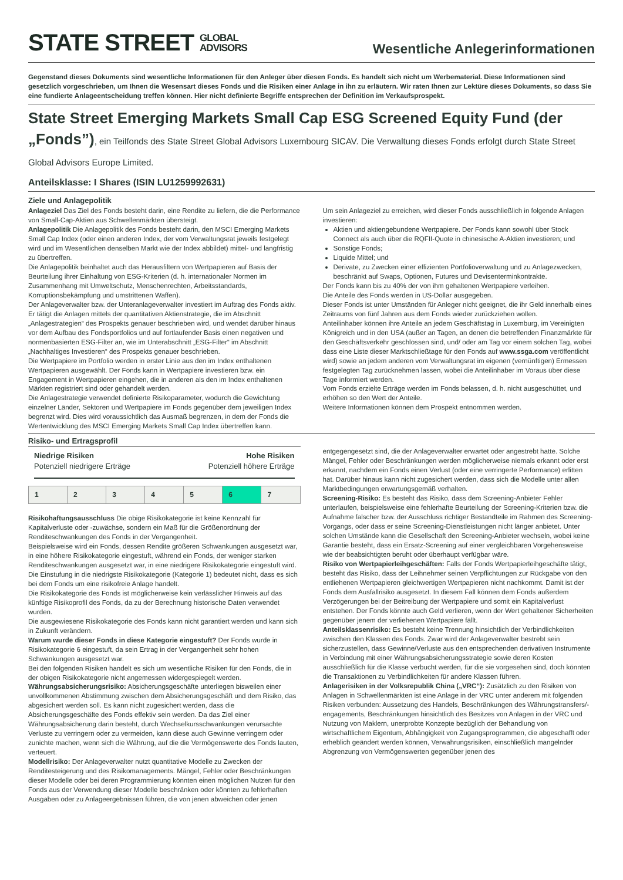STATE STREET GLOBAL
ADVISORS
Wesentliche Anlegerinformationen
Gegenstand dieses Dokuments sind wesentliche Informationen für den Anleger über diesen Fonds. Es handelt sich nicht um Werbematerial. Diese Informationen sind gesetzlich vorgeschrieben, um Ihnen die Wesensart dieses Fonds und die Risiken einer Anlage in ihn zu erläutern. Wir raten Ihnen zur Lektüre dieses Dokuments, so dass Sie eine fundierte Anlageentscheidung treffen können. Hier nicht definierte Begriffe entsprechen der Definition im Verkaufsprospekt.
State Street Emerging Markets Small Cap ESG Screened Equity Fund (der „Fonds”), ein Teilfonds des State Street Global Advisors Luxembourg SICAV. Die Verwaltung dieses Fonds erfolgt durch State Street Global Advisors Europe Limited.
Anteilsklasse: I Shares (ISIN LU1259992631)
Ziele und Anlagepolitik
Anlageziel Das Ziel des Fonds besteht darin, eine Rendite zu liefern, die die Performance von Small-Cap-Aktien aus Schwellenmärkten übersteigt.
Anlagepolitik Die Anlagepolitik des Fonds besteht darin, den MSCI Emerging Markets Small Cap Index (oder einen anderen Index, der vom Verwaltungsrat jeweils festgelegt wird und im Wesentlichen denselben Markt wie der Index abbildet) mittel- und langfristig zu übertreffen.
Die Anlagepolitik beinhaltet auch das Herausfiltern von Wertpapieren auf Basis der Beurteilung ihrer Einhaltung von ESG-Kriterien (d. h. internationaler Normen im Zusammenhang mit Umweltschutz, Menschenrechten, Arbeitsstandards, Korruptionsbekämpfung und umstrittenen Waffen).
Der Anlageverwalter bzw. der Unteranlageverwalter investiert im Auftrag des Fonds aktiv. Er tätigt die Anlagen mittels der quantitativen Aktienstrategie, die im Abschnitt „Anlagestrategien“ des Prospekts genauer beschrieben wird, und wendet darüber hinaus vor dem Aufbau des Fondsportfolios und auf fortlaufender Basis einen negativen und normenbasierten ESG-Filter an, wie im Unterabschnitt „ESG-Filter“ im Abschnitt „Nachhaltiges Investieren“ des Prospekts genauer beschrieben.
Die Wertpapiere im Portfolio werden in erster Linie aus den im Index enthaltenen Wertpapieren ausgewählt. Der Fonds kann in Wertpapiere investieren bzw. ein Engagement in Wertpapieren eingehen, die in anderen als den im Index enthaltenen Märkten registriert sind oder gehandelt werden.
Die Anlagestrategie verwendet definierte Risikoparameter, wodurch die Gewichtung einzelner Länder, Sektoren und Wertpapiere im Fonds gegenüber dem jeweiligen Index begrenzt wird. Dies wird voraussichtlich das Ausmaß begrenzen, in dem der Fonds die Wertentwicklung des MSCI Emerging Markets Small Cap Index übertreffen kann.
Um sein Anlageziel zu erreichen, wird dieser Fonds ausschließlich in folgende Anlagen investieren:
Aktien und aktiengebundene Wertpapiere. Der Fonds kann sowohl über Stock Connect als auch über die RQFII-Quote in chinesische A-Aktien investieren; und
Sonstige Fonds;
Liquide Mittel; und
Derivate, zu Zwecken einer effizienten Portfolioverwaltung und zu Anlagezwecken, beschränkt auf Swaps, Optionen, Futures und Devisenterminkontrakte.
Der Fonds kann bis zu 40% der von ihm gehaltenen Wertpapiere verleihen.
Die Anteile des Fonds werden in US-Dollar ausgegeben.
Dieser Fonds ist unter Umständen für Anleger nicht geeignet, die ihr Geld innerhalb eines Zeitraums von fünf Jahren aus dem Fonds wieder zurückziehen wollen.
Anteilinhaber können ihre Anteile an jedem Geschäftstag in Luxemburg, im Vereinigten Königreich und in den USA (außer an Tagen, an denen die betreffenden Finanzmärkte für den Geschäftsverkehr geschlossen sind, und/ oder am Tag vor einem solchen Tag, wobei dass eine Liste dieser Marktschließtage für den Fonds auf www.ssga.com veröffentlicht wird) sowie an jedem anderen vom Verwaltungsrat im eigenen (vernünftigen) Ermessen festgelegten Tag zurücknehmen lassen, wobei die Anteilinhaber im Voraus über diese Tage informiert werden.
Vom Fonds erzielte Erträge werden im Fonds belassen, d. h. nicht ausgeschüttet, und erhöhen so den Wert der Anteile.
Weitere Informationen können dem Prospekt entnommen werden.
Risiko- und Ertragsprofil
Niedrige Risiken
Potenziell niedrigere Erträge
Hohe Risiken
Potenziell höhere Erträge
| 1 | 2 | 3 | 4 | 5 | 6 | 7 |
Risikohaftungsausschluss Die obige Risikokategorie ist keine Kennzahl für Kapitalverluste oder -zuwächse, sondern ein Maß für die Größenordnung der Renditeschwankungen des Fonds in der Vergangenheit.
Beispielsweise wird ein Fonds, dessen Rendite größeren Schwankungen ausgesetzt war, in eine höhere Risikokategorie eingestuft, während ein Fonds, der weniger starken Renditeschwankungen ausgesetzt war, in eine niedrigere Risikokategorie eingestuft wird.
Die Einstufung in die niedrigste Risikokategorie (Kategorie 1) bedeutet nicht, dass es sich bei dem Fonds um eine risikofreie Anlage handelt.
Die Risikokategorie des Fonds ist möglicherweise kein verlässlicher Hinweis auf das künftige Risikoprofil des Fonds, da zu der Berechnung historische Daten verwendet wurden.
Die ausgewiesene Risikokategorie des Fonds kann nicht garantiert werden und kann sich in Zukunft verändern.
Warum wurde dieser Fonds in diese Kategorie eingestuft? Der Fonds wurde in Risikokategorie 6 eingestuft, da sein Ertrag in der Vergangenheit sehr hohen Schwankungen ausgesetzt war.
Bei den folgenden Risiken handelt es sich um wesentliche Risiken für den Fonds, die in der obigen Risikokategorie nicht angemessen widergespiegelt werden.
Währungsabsicherungsrisiko: Absicherungsgeschäfte unterliegen bisweilen einer unvollkommenen Abstimmung zwischen dem Absicherungsgeschäft und dem Risiko, das abgesichert werden soll. Es kann nicht zugesichert werden, dass die Absicherungsgeschäfte des Fonds effektiv sein werden. Da das Ziel einer Währungsabsicherung darin besteht, durch Wechselkursschwankungen verursachte Verluste zu verringern oder zu vermeiden, kann diese auch Gewinne verringern oder zunichte machen, wenn sich die Währung, auf die die Vermögenswerte des Fonds lauten, verteuert.
Modellrisiko: Der Anlageverwalter nutzt quantitative Modelle zu Zwecken der Renditesteigerung und des Risikomanagements. Mängel, Fehler oder Beschränkungen dieser Modelle oder bei deren Programmierung könnten einen möglichen Nutzen für den Fonds aus der Verwendung dieser Modelle beschränken oder könnten zu fehlerhaften Ausgaben oder zu Anlageergebnissen führen, die von jenen abweichen oder jenen
entgegengesetzt sind, die der Anlageverwalter erwartet oder angestrebt hatte. Solche Mängel, Fehler oder Beschränkungen werden möglicherweise niemals erkannt oder erst erkannt, nachdem ein Fonds einen Verlust (oder eine verringerte Performance) erlitten hat. Darüber hinaus kann nicht zugesichert werden, dass sich die Modelle unter allen Marktbedingungen erwartungsgemäß verhalten.
Screening-Risiko: Es besteht das Risiko, dass dem Screening-Anbieter Fehler unterlaufen, beispielsweise eine fehlerhafte Beurteilung der Screening-Kriterien bzw. die Aufnahme falscher bzw. der Ausschluss richtiger Bestandteile im Rahmen des Screening-Vorgangs, oder dass er seine Screening-Dienstleistungen nicht länger anbietet. Unter solchen Umstände kann die Gesellschaft den Screening-Anbieter wechseln, wobei keine Garantie besteht, dass ein Ersatz-Screening auf einer vergleichbaren Vorgehensweise wie der beabsichtigten beruht oder überhaupt verfügbar wäre.
Risiko von Wertpapierleihgeschäften: Falls der Fonds Wertpapierleihgeschäfte tätigt, besteht das Risiko, dass der Leihnehmer seinen Verpflichtungen zur Rückgabe von den entliehenen Wertpapieren gleichwertigen Wertpapieren nicht nachkommt. Damit ist der Fonds dem Ausfallrisiko ausgesetzt. In diesem Fall können dem Fonds außerdem Verzögerungen bei der Beitreibung der Wertpapiere und somit ein Kapitalverlust entstehen. Der Fonds könnte auch Geld verlieren, wenn der Wert gehaltener Sicherheiten gegenüber jenem der verliehenen Wertpapiere fällt.
Anteilsklassenrisiko: Es besteht keine Trennung hinsichtlich der Verbindlichkeiten zwischen den Klassen des Fonds. Zwar wird der Anlageverwalter bestrebt sein sicherzustellen, dass Gewinne/Verluste aus den entsprechenden derivativen Instrumente in Verbindung mit einer Währungsabsicherungsstrategie sowie deren Kosten ausschließlich für die Klasse verbucht werden, für die sie vorgesehen sind, doch könnten die Transaktionen zu Verbindlichkeiten für andere Klassen führen.
Anlagerisiken in der Volksrepublik China („VRC“): Zusätzlich zu den Risiken von Anlagen in Schwellenmärkten ist eine Anlage in der VRC unter anderem mit folgenden Risiken verbunden: Aussetzung des Handels, Beschränkungen des Währungstransfers/-engagements, Beschränkungen hinsichtlich des Besitzes von Anlagen in der VRC und Nutzung von Maklern, unerprobte Konzepte bezüglich der Behandlung von wirtschaftlichem Eigentum, Abhängigkeit von Zugangsprogrammen, die abgeschafft oder erheblich geändert werden können, Verwahrungsrisiken, einschließlich mangelnder Abgrenzung von Vermögenswerten gegenüber jenen des